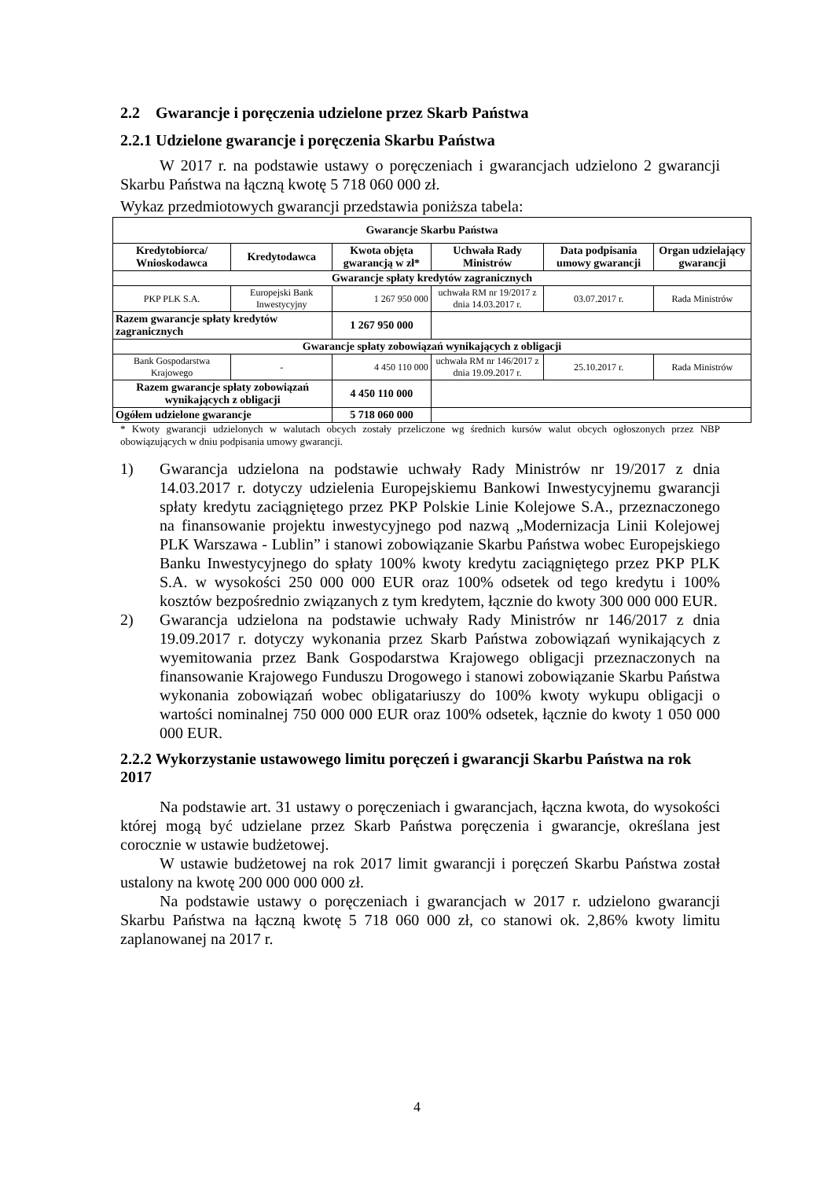2.2 Gwarancje i poręczenia udzielone przez Skarb Państwa
2.2.1 Udzielone gwarancje i poręczenia Skarbu Państwa
W 2017 r. na podstawie ustawy o poręczeniach i gwarancjach udzielono 2 gwarancji Skarbu Państwa na łączną kwotę 5 718 060 000 zł.
Wykaz przedmiotowych gwarancji przedstawia poniższa tabela:
| Gwarancje Skarbu Państwa | | | | | |
| --- | --- | --- | --- | --- | --- |
| Kredytobiorca/ Wnioskodawca | Kredytodawca | Kwota objęta gwarancją w zł* | Uchwała Rady Ministrów | Data podpisania umowy gwarancji | Organ udzielający gwarancji |
| Gwarancje spłaty kredytów zagranicznych | | | | | |
| PKP PLK S.A. | Europejski Bank Inwestycyjny | 1 267 950 000 | uchwała RM nr 19/2017 z dnia 14.03.2017 r. | 03.07.2017 r. | Rada Ministrów |
| Razem gwarancje spłaty kredytów zagranicznych | | 1 267 950 000 | | | |
| Gwarancje spłaty zobowiązań wynikających z obligacji | | | | | |
| Bank Gospodarstwa Krajowego | - | 4 450 110 000 | uchwała RM nr 146/2017 z dnia 19.09.2017 r. | 25.10.2017 r. | Rada Ministrów |
| Razem gwarancje spłaty zobowiązań wynikających z obligacji | | 4 450 110 000 | | | |
| Ogółem udzielone gwarancje | | 5 718 060 000 | | | |
* Kwoty gwarancji udzielonych w walutach obcych zostały przeliczone wg średnich kursów walut obcych ogłoszonych przez NBP obowiązujących w dniu podpisania umowy gwarancji.
1) Gwarancja udzielona na podstawie uchwały Rady Ministrów nr 19/2017 z dnia 14.03.2017 r. dotyczy udzielenia Europejskiemu Bankowi Inwestycyjnemu gwarancji spłaty kredytu zaciągniętego przez PKP Polskie Linie Kolejowe S.A., przeznaczonego na finansowanie projektu inwestycyjnego pod nazwą „Modernizacja Linii Kolejowej PLK Warszawa - Lublin” i stanowi zobowiązanie Skarbu Państwa wobec Europejskiego Banku Inwestycyjnego do spłaty 100% kwoty kredytu zaciągniętego przez PKP PLK S.A. w wysokości 250 000 000 EUR oraz 100% odsetek od tego kredytu i 100% kosztów bezpośrednio związanych z tym kredytem, łącznie do kwoty 300 000 000 EUR.
2) Gwarancja udzielona na podstawie uchwały Rady Ministrów nr 146/2017 z dnia 19.09.2017 r. dotyczy wykonania przez Skarb Państwa zobowiązań wynikających z wyemitowania przez Bank Gospodarstwa Krajowego obligacji przeznaczonych na finansowanie Krajowego Funduszu Drogowego i stanowi zobowiązanie Skarbu Państwa wykonania zobowiązań wobec obligatariuszy do 100% kwoty wykupu obligacji o wartości nominalnej 750 000 000 EUR oraz 100% odsetek, łącznie do kwoty 1 050 000 000 EUR.
2.2.2 Wykorzystanie ustawowego limitu poręczeń i gwarancji Skarbu Państwa na rok 2017
Na podstawie art. 31 ustawy o poręczeniach i gwarancjach, łączna kwota, do wysokości której mogą być udzielane przez Skarb Państwa poręczenia i gwarancje, określana jest corocznie w ustawie budżetowej.
W ustawie budżetowej na rok 2017 limit gwarancji i poręczeń Skarbu Państwa został ustalony na kwotę 200 000 000 000 zł.
Na podstawie ustawy o poręczeniach i gwarancjach w 2017 r. udzielono gwarancji Skarbu Państwa na łączną kwotę 5 718 060 000 zł, co stanowi ok. 2,86% kwoty limitu zaplanowanej na 2017 r.
4